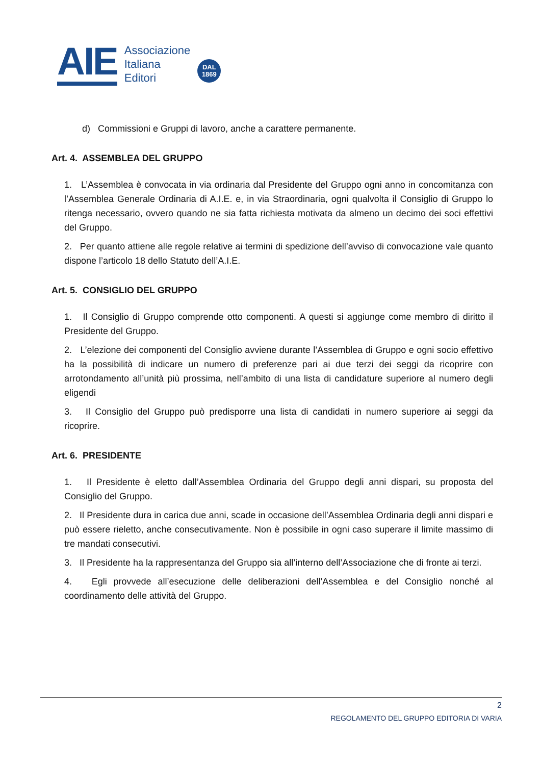AIE
Associazione
Italiana
Editori
DAL
1869
d) Commissioni e Gruppi di lavoro, anche a carattere permanente.
Art. 4. ASSEMBLEA DEL GRUPPO
1. L’Assemblea è convocata in via ordinaria dal Presidente del Gruppo ogni anno in concomitanza con l’Assemblea Generale Ordinaria di A.I.E. e, in via Straordinaria, ogni qualvolta il Consiglio di Gruppo lo ritenga necessario, ovvero quando ne sia fatta richiesta motivata da almeno un decimo dei soci effettivi del Gruppo.
2. Per quanto attiene alle regole relative ai termini di spedizione dell’avviso di convocazione vale quanto dispone l’articolo 18 dello Statuto dell’A.I.E.
Art. 5. CONSIGLIO DEL GRUPPO
1. Il Consiglio di Gruppo comprende otto componenti. A questi si aggiunge come membro di diritto il Presidente del Gruppo.
2. L’elezione dei componenti del Consiglio avviene durante l’Assemblea di Gruppo e ogni socio effettivo ha la possibilità di indicare un numero di preferenze pari ai due terzi dei seggi da ricoprire con arrotondamento all’unità più prossima, nell’ambito di una lista di candidature superiore al numero degli eligendi
3. Il Consiglio del Gruppo può predisporre una lista di candidati in numero superiore ai seggi da ricoprire.
Art. 6. PRESIDENTE
1. Il Presidente è eletto dall’Assemblea Ordinaria del Gruppo degli anni dispari, su proposta del Consiglio del Gruppo.
2. Il Presidente dura in carica due anni, scade in occasione dell’Assemblea Ordinaria degli anni dispari e può essere rieletto, anche consecutivamente. Non è possibile in ogni caso superare il limite massimo di tre mandati consecutivi.
3. Il Presidente ha la rappresentanza del Gruppo sia all’interno dell’Associazione che di fronte ai terzi.
4. Egli provvede all’esecuzione delle deliberazioni dell’Assemblea e del Consiglio nonché al coordinamento delle attività del Gruppo.
2
REGOLAMENTO DEL GRUPPO EDITORIA DI VARIA